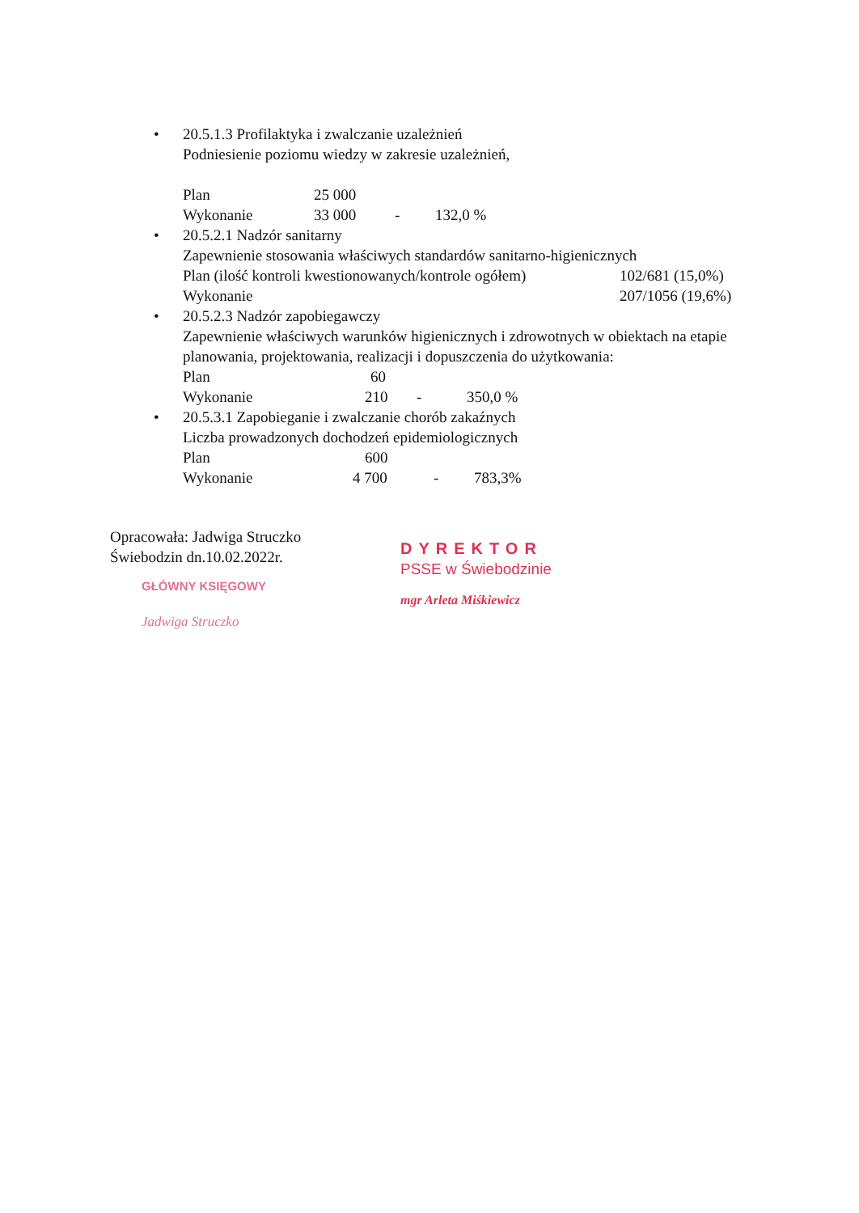• 20.5.1.3 Profilaktyka i zwalczanie uzależnień
Podniesienie poziomu wiedzy w zakresie uzależnień,
Plan 25 000
Wykonanie 33 000 - 132,0 %
• 20.5.2.1 Nadzór sanitarny
Zapewnienie stosowania właściwych standardów sanitarno-higienicznych
Plan (ilość kontroli kwestionowanych/kontrole ogółem) 102/681 (15,0%)
Wykonanie 207/1056 (19,6%)
• 20.5.2.3 Nadzór zapobiegawczy
Zapewnienie właściwych warunków higienicznych i zdrowotnych w obiektach na etapie planowania, projektowania, realizacji i dopuszczenia do użytkowania:
Plan 60
Wykonanie 210 - 350,0 %
• 20.5.3.1 Zapobieganie i zwalczanie chorób zakaźnych
Liczba prowadzonych dochodzeń epidemiologicznych
Plan 600
Wykonanie 4 700 - 783,3%
Opracowała: Jadwiga Struczko
Świebodzin dn.10.02.2022r.
GŁÓWNY KSIĘGOWY
Jadwiga Struczko
DYREKTOR
PSSE w Świebodzinie
mgr Arleta Miśkiewicz